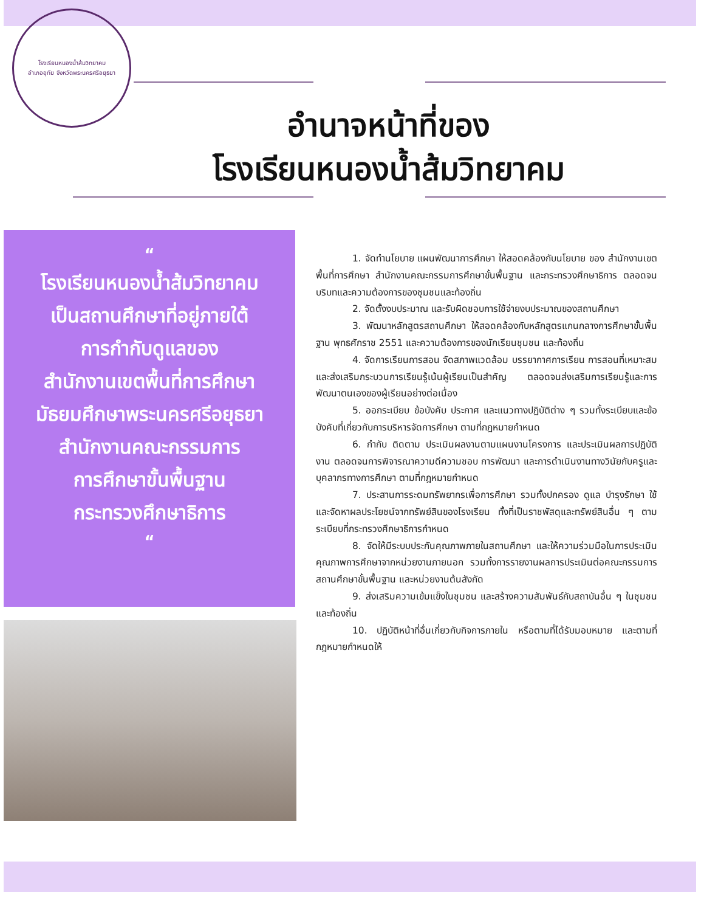โรงเรียนหนองน้ำส้มวิทยาคม
อำเภออุทัย จังหวัดพระนครศรีอยุธยา
อำนาจหน้าที่ของ
โรงเรียนหนองน้ำส้มวิทยาคม
“
โรงเรียนหนองน้ำส้มวิทยาคม
เป็นสถานศึกษาที่อยู่ภายใต้
การกำกับดูแลของ
สำนักงานเขตพื้นที่การศึกษา
มัธยมศึกษาพระนครศรีอยุธยา
สำนักงานคณะกรรมการ
การศึกษาขั้นพื้นฐาน
กระทรวงศึกษาธิการ
“
1. จัดทำนโยบาย แผนพัฒนาการศึกษา ให้สอดคล้องกับนโยบาย ของ สำนักงานเขตพื้นที่การศึกษา สำนักงานคณะกรรมการศึกษาขั้นพื้นฐาน และกระทรวงศึกษาธิการ ตลอดจนบริบทและความต้องการของชุมชนและท้องถิ่น
2. จัดตั้งงบประมาณ และรับผิดชอบการใช้จ่ายงบประมาณของสถานศึกษา
3. พัฒนาหลักสูตรสถานศึกษา ให้สอดคล้องกับหลักสูตรแกนกลางการศึกษาขั้นพื้นฐาน พุทธศักราช 2551 และความต้องการของนักเรียนชุมชน และท้องถิ่น
4. จัดการเรียนการสอน จัดสภาพแวดล้อม บรรยากาศการเรียน การสอนที่เหมาะสม และส่งเสริมกระบวนการเรียนรู้เน้นผู้เรียนเป็นสำคัญ ตลอดจนส่งเสริมการเรียนรู้และการพัฒนาตนเองของผู้เรียนอย่างต่อเนื่อง
5. ออกระเบียบ ข้อบังคับ ประกาศ และแนวทางปฏิบัติต่าง ๆ รวมทั้งระเบียบและข้อบังคับที่เกี่ยวกับการบริหารจัดการศึกษา ตามที่กฎหมายกำหนด
6. กำกับ ติดตาม ประเมินผลงานตามแผนงานโครงการ และประเมินผลการปฏิบัติงาน ตลอดจนการพิจารณาความดีความชอบ การพัฒนา และการดำเนินงานทางวินัยกับครูและบุคลากรทางการศึกษา ตามที่กฎหมายกำหนด
7. ประสานการระดมทรัพยากรเพื่อการศึกษา รวมทั้งปกครอง ดูแล บำรุงรักษา ใช้และจัดหาผลประโยชน์จากทรัพย์สินของโรงเรียน ทั้งที่เป็นราชพัสดุและทรัพย์สินอื่น ๆ ตามระเบียบที่กระทรวงศึกษาธิการกำหนด
8. จัดให้มีระบบประกันคุณภาพภายในสถานศึกษา และให้ความร่วมมือในการประเมินคุณภาพการศึกษาจากหน่วยงานภายนอก รวมทั้งการรายงานผลการประเมินต่อคณะกรรมการสถานศึกษาขั้นพื้นฐาน และหน่วยงานต้นสังกัด
9. ส่งเสริมความเข้มแข็งในชุมชน และสร้างความสัมพันธ์กับสถาบันอื่น ๆ ในชุมชนและท้องถิ่น
10. ปฏิบัติหน้าที่อื่นเกี่ยวกับกิจการภายใน หรือตามที่ได้รับมอบหมาย และตามที่กฎหมายกำหนดให้